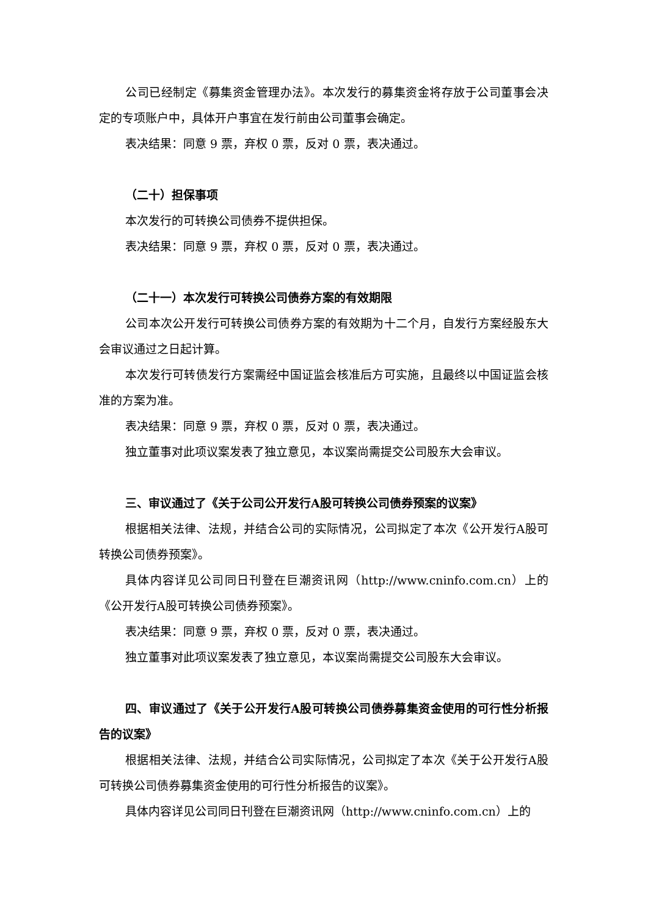公司已经制定《募集资金管理办法》。本次发行的募集资金将存放于公司董事会决定的专项账户中，具体开户事宜在发行前由公司董事会确定。
表决结果：同意 9 票，弃权 0 票，反对 0 票，表决通过。
（二十）担保事项
本次发行的可转换公司债券不提供担保。
表决结果：同意 9 票，弃权 0 票，反对 0 票，表决通过。
（二十一）本次发行可转换公司债券方案的有效期限
公司本次公开发行可转换公司债券方案的有效期为十二个月，自发行方案经股东大会审议通过之日起计算。
本次发行可转债发行方案需经中国证监会核准后方可实施，且最终以中国证监会核准的方案为准。
表决结果：同意 9 票，弃权 0 票，反对 0 票，表决通过。
独立董事对此项议案发表了独立意见，本议案尚需提交公司股东大会审议。
三、审议通过了《关于公司公开发行A股可转换公司债券预案的议案》
根据相关法律、法规，并结合公司的实际情况，公司拟定了本次《公开发行A股可转换公司债券预案》。
具体内容详见公司同日刊登在巨潮资讯网（http://www.cninfo.com.cn）上的《公开发行A股可转换公司债券预案》。
表决结果：同意 9 票，弃权 0 票，反对 0 票，表决通过。
独立董事对此项议案发表了独立意见，本议案尚需提交公司股东大会审议。
四、审议通过了《关于公开发行A股可转换公司债券募集资金使用的可行性分析报告的议案》
根据相关法律、法规，并结合公司实际情况，公司拟定了本次《关于公开发行A股可转换公司债券募集资金使用的可行性分析报告的议案》。
具体内容详见公司同日刊登在巨潮资讯网（http://www.cninfo.com.cn）上的